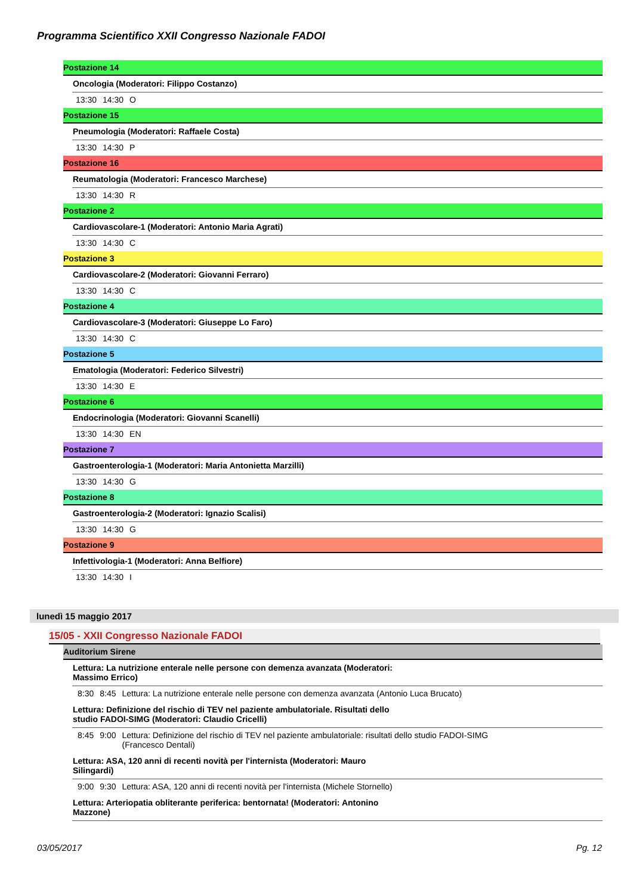Programma Scientifico XXII Congresso Nazionale FADOI
Postazione 14
Oncologia (Moderatori: Filippo Costanzo)
13:30 14:30 O
Postazione 15
Pneumologia (Moderatori: Raffaele Costa)
13:30 14:30 P
Postazione 16
Reumatologia (Moderatori: Francesco Marchese)
13:30 14:30 R
Postazione 2
Cardiovascolare-1 (Moderatori: Antonio Maria Agrati)
13:30 14:30 C
Postazione 3
Cardiovascolare-2 (Moderatori: Giovanni Ferraro)
13:30 14:30 C
Postazione 4
Cardiovascolare-3 (Moderatori: Giuseppe Lo Faro)
13:30 14:30 C
Postazione 5
Ematologia (Moderatori: Federico Silvestri)
13:30 14:30 E
Postazione 6
Endocrinologia (Moderatori: Giovanni Scanelli)
13:30 14:30 EN
Postazione 7
Gastroenterologia-1 (Moderatori: Maria Antonietta Marzilli)
13:30 14:30 G
Postazione 8
Gastroenterologia-2 (Moderatori: Ignazio Scalisi)
13:30 14:30 G
Postazione 9
Infettivologia-1 (Moderatori: Anna Belfiore)
13:30 14:30 I
lunedì 15 maggio 2017
15/05 - XXII Congresso Nazionale FADOI
Auditorium Sirene
Lettura: La nutrizione enterale nelle persone con demenza avanzata (Moderatori: Massimo Errico)
8:30 8:45 Lettura: La nutrizione enterale nelle persone con demenza avanzata (Antonio Luca Brucato)
Lettura: Definizione del rischio di TEV nel paziente ambulatoriale. Risultati dello studio FADOI-SIMG (Moderatori: Claudio Cricelli)
8:45 9:00 Lettura: Definizione del rischio di TEV nel paziente ambulatoriale: risultati dello studio FADOI-SIMG (Francesco Dentali)
Lettura: ASA, 120 anni di recenti novità per l'internista (Moderatori: Mauro Silingardi)
9:00 9:30 Lettura: ASA, 120 anni di recenti novità per l'internista (Michele Stornello)
Lettura: Arteriopatia obliterante periferica: bentornata! (Moderatori: Antonino Mazzone)
03/05/2017 Pg. 12